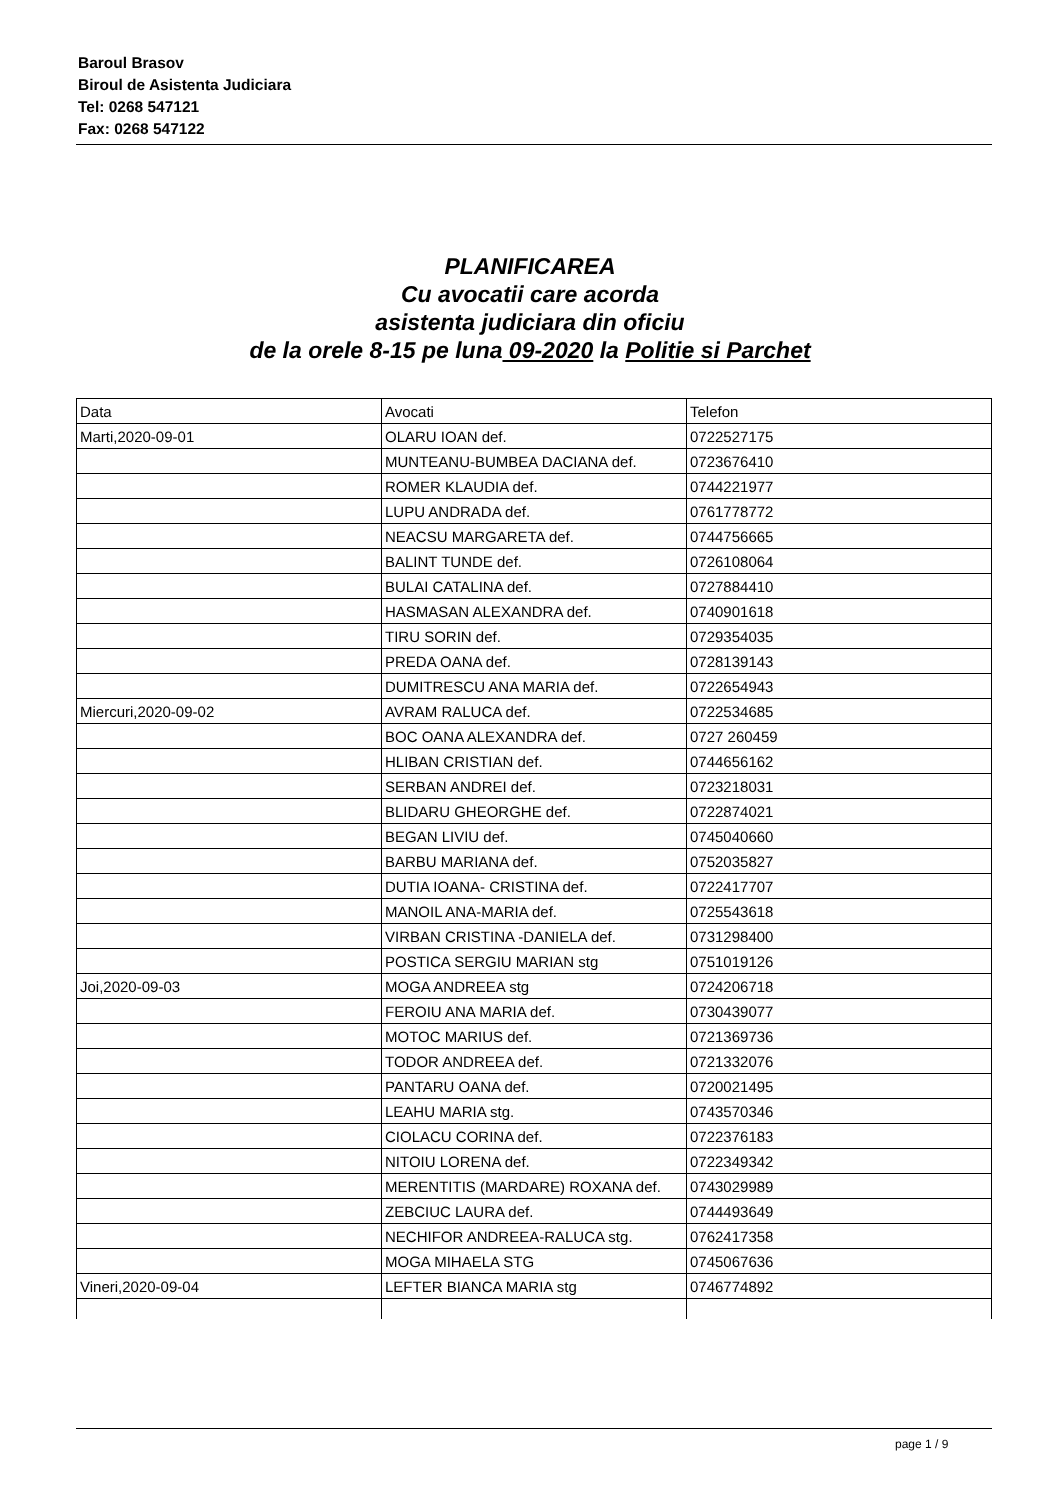Baroul Brasov
Biroul de Asistenta Judiciara
Tel: 0268 547121
Fax: 0268 547122
PLANIFICAREA
Cu avocatii care acorda
asistenta judiciara din oficiu
de la orele 8-15 pe luna 09-2020 la Politie si Parchet
| Data | Avocati | Telefon |
| Marti,2020-09-01 | OLARU IOAN def. | 0722527175 |
| | MUNTEANU-BUMBEA DACIANA def. | 0723676410 |
| | ROMER KLAUDIA def. | 0744221977 |
| | LUPU ANDRADA def. | 0761778772 |
| | NEACSU MARGARETA def. | 0744756665 |
| | BALINT TUNDE def. | 0726108064 |
| | BULAI CATALINA def. | 0727884410 |
| | HASMASAN ALEXANDRA def. | 0740901618 |
| | TIRU SORIN def. | 0729354035 |
| | PREDA OANA def. | 0728139143 |
| | DUMITRESCU ANA MARIA def. | 0722654943 |
| Miercuri,2020-09-02 | AVRAM RALUCA def. | 0722534685 |
| | BOC OANA ALEXANDRA def. | 0727 260459 |
| | HLIBAN CRISTIAN def. | 0744656162 |
| | SERBAN ANDREI def. | 0723218031 |
| | BLIDARU GHEORGHE def. | 0722874021 |
| | BEGAN LIVIU def. | 0745040660 |
| | BARBU MARIANA def. | 0752035827 |
| | DUTIA IOANA- CRISTINA def. | 0722417707 |
| | MANOIL ANA-MARIA def. | 0725543618 |
| | VIRBAN CRISTINA -DANIELA def. | 0731298400 |
| | POSTICA SERGIU MARIAN stg | 0751019126 |
| Joi,2020-09-03 | MOGA ANDREEA stg | 0724206718 |
| | FEROIU ANA MARIA def. | 0730439077 |
| | MOTOC MARIUS def. | 0721369736 |
| | TODOR ANDREEA def. | 0721332076 |
| | PANTARU OANA def. | 0720021495 |
| | LEAHU MARIA stg. | 0743570346 |
| | CIOLACU CORINA def. | 0722376183 |
| | NITOIU LORENA def. | 0722349342 |
| | MERENTITIS (MARDARE) ROXANA def. | 0743029989 |
| | ZEBCIUC LAURA def. | 0744493649 |
| | NECHIFOR ANDREEA-RALUCA stg. | 0762417358 |
| | MOGA MIHAELA STG | 0745067636 |
| Vineri,2020-09-04 | LEFTER BIANCA MARIA stg | 0746774892 |
page 1 / 9